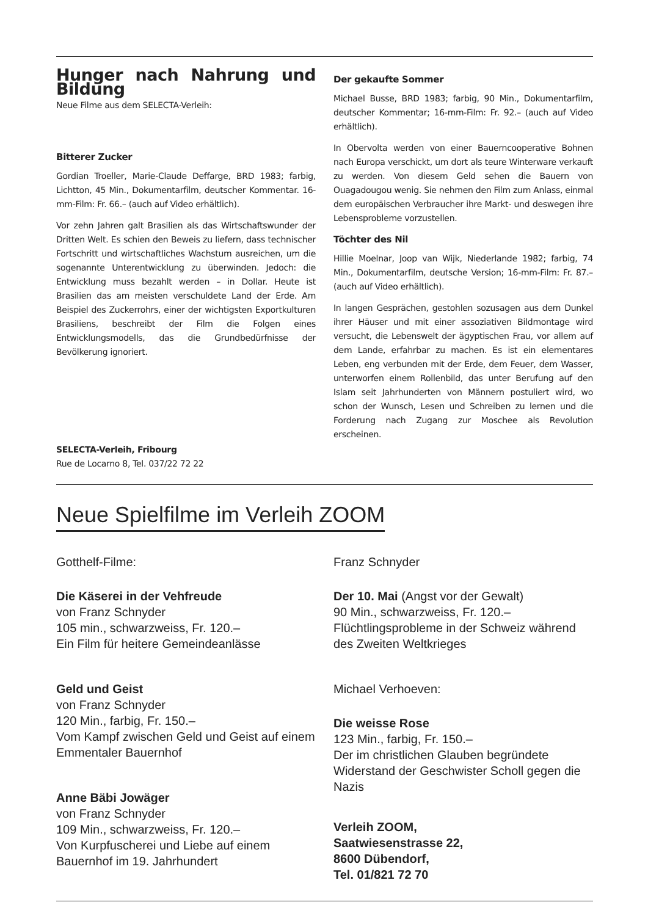Hunger nach Nahrung und Bildung
Neue Filme aus dem SELECTA-Verleih:
Bitterer Zucker
Gordian Troeller, Marie-Claude Deffarge, BRD 1983; farbig, Lichtton, 45 Min., Dokumentarfilm, deutscher Kommentar. 16-mm-Film: Fr. 66.– (auch auf Video erhältlich).
Vor zehn Jahren galt Brasilien als das Wirtschaftswunder der Dritten Welt. Es schien den Beweis zu liefern, dass technischer Fortschritt und wirtschaftliches Wachstum ausreichen, um die sogenannte Unterentwicklung zu überwinden. Jedoch: die Entwicklung muss bezahlt werden – in Dollar. Heute ist Brasilien das am meisten verschuldete Land der Erde. Am Beispiel des Zuckerrohrs, einer der wichtigsten Exportkulturen Brasiliens, beschreibt der Film die Folgen eines Entwicklungsmodells, das die Grundbedürfnisse der Bevölkerung ignoriert.
SELECTA-Verleih, Fribourg
Rue de Locarno 8, Tel. 037/22 72 22
Der gekaufte Sommer
Michael Busse, BRD 1983; farbig, 90 Min., Dokumentarfilm, deutscher Kommentar; 16-mm-Film: Fr. 92.– (auch auf Video erhältlich).
In Obervolta werden von einer Bauerncooperative Bohnen nach Europa verschickt, um dort als teure Winterware verkauft zu werden. Von diesem Geld sehen die Bauern von Ouagadougou wenig. Sie nehmen den Film zum Anlass, einmal dem europäischen Verbraucher ihre Markt- und deswegen ihre Lebensprobleme vorzustellen.
Töchter des Nil
Hillie Moelnar, Joop van Wijk, Niederlande 1982; farbig, 74 Min., Dokumentarfilm, deutsche Version; 16-mm-Film: Fr. 87.– (auch auf Video erhältlich).
In langen Gesprächen, gestohlen sozusagen aus dem Dunkel ihrer Häuser und mit einer assoziativen Bildmontage wird versucht, die Lebenswelt der ägyptischen Frau, vor allem auf dem Lande, erfahrbar zu machen. Es ist ein elementares Leben, eng verbunden mit der Erde, dem Feuer, dem Wasser, unterworfen einem Rollenbild, das unter Berufung auf den Islam seit Jahrhunderten von Männern postuliert wird, wo schon der Wunsch, Lesen und Schreiben zu lernen und die Forderung nach Zugang zur Moschee als Revolution erscheinen.
Neue Spielfilme im Verleih ZOOM
Gotthelf-Filme:
Die Käserei in der Vehfreude
von Franz Schnyder
105 min., schwarzweiss, Fr. 120.–
Ein Film für heitere Gemeindeanlässe
Geld und Geist
von Franz Schnyder
120 Min., farbig, Fr. 150.–
Vom Kampf zwischen Geld und Geist auf einem Emmentaler Bauernhof
Anne Bäbi Jowäger
von Franz Schnyder
109 Min., schwarzweiss, Fr. 120.–
Von Kurpfuscherei und Liebe auf einem Bauernhof im 19. Jahrhundert
Franz Schnyder
Der 10. Mai (Angst vor der Gewalt)
90 Min., schwarzweiss, Fr. 120.–
Flüchtlingsprobleme in der Schweiz während des Zweiten Weltkrieges
Michael Verhoeven:
Die weisse Rose
123 Min., farbig, Fr. 150.–
Der im christlichen Glauben begründete Widerstand der Geschwister Scholl gegen die Nazis
Verleih ZOOM,
Saatwiesenstrasse 22,
8600 Dübendorf,
Tel. 01/821 72 70